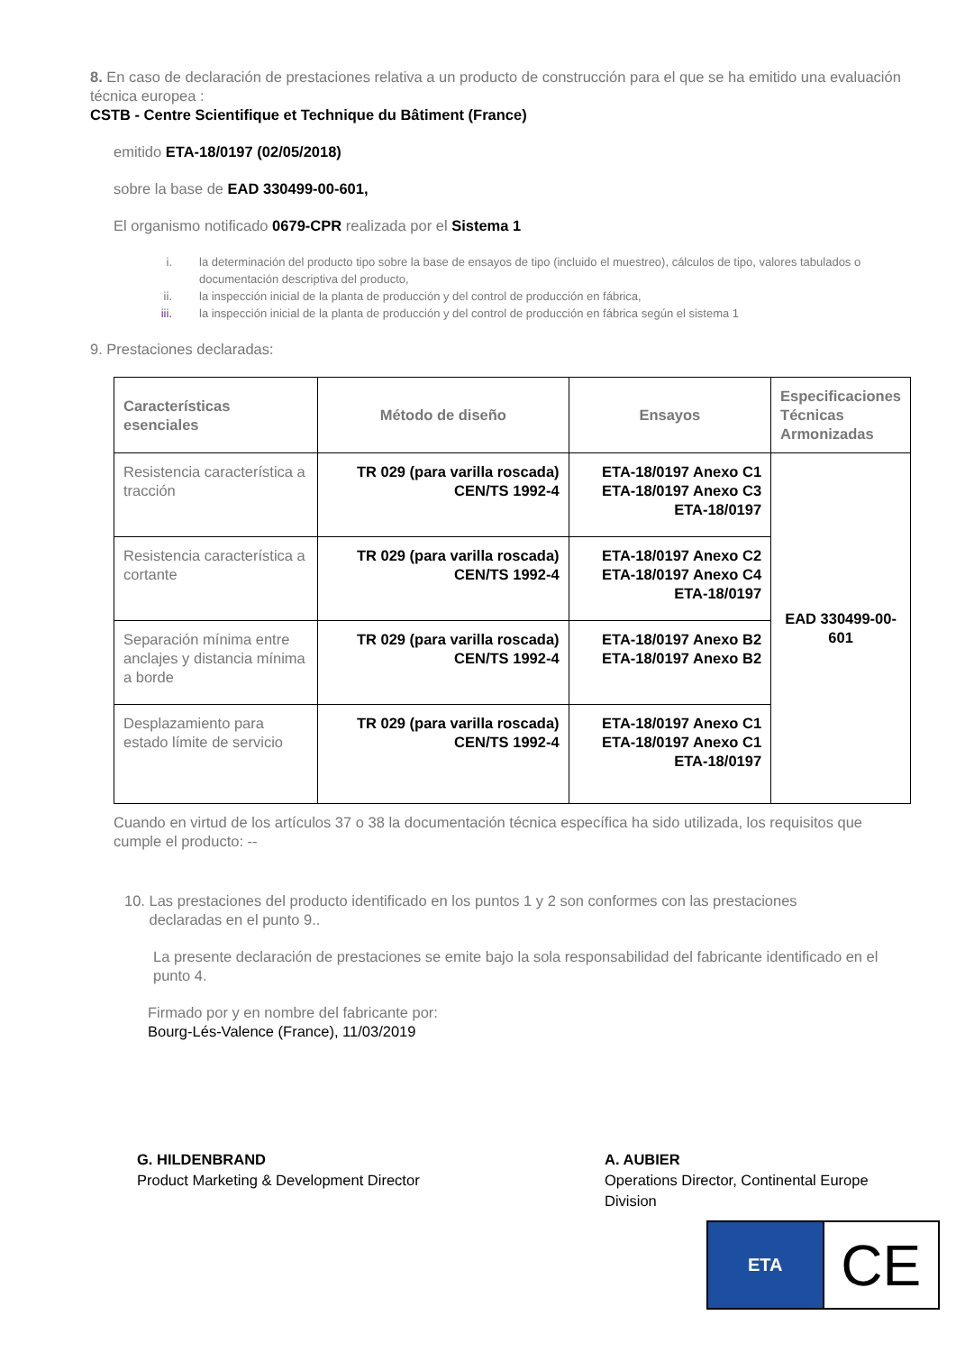8. En caso de declaración de prestaciones relativa a un producto de construcción para el que se ha emitido una evaluación técnica europea :
CSTB - Centre Scientifique et Technique du Bâtiment (France)
emitido ETA-18/0197 (02/05/2018)
sobre la base de EAD 330499-00-601,
El organismo notificado 0679-CPR realizada por el Sistema 1
i. la determinación del producto tipo sobre la base de ensayos de tipo (incluido el muestreo), cálculos de tipo, valores tabulados o documentación descriptiva del producto,
ii. la inspección inicial de la planta de producción y del control de producción en fábrica,
iii. la inspección inicial de la planta de producción y del control de producción en fábrica según el sistema 1
9. Prestaciones declaradas:
| Características esenciales | Método de diseño | Ensayos | Especificaciones Técnicas Armonizadas |
| --- | --- | --- | --- |
| Resistencia característica a tracción | TR 029 (para varilla roscada) CEN/TS 1992-4 | ETA-18/0197 Anexo C1 ETA-18/0197 Anexo C3 ETA-18/0197 | EAD 330499-00-601 |
| Resistencia característica a cortante | TR 029 (para varilla roscada) CEN/TS 1992-4 | ETA-18/0197 Anexo C2 ETA-18/0197 Anexo C4 ETA-18/0197 | |
| Separación mínima entre anclajes y distancia mínima a borde | TR 029 (para varilla roscada) CEN/TS 1992-4 | ETA-18/0197 Anexo B2 ETA-18/0197 Anexo B2 | |
| Desplazamiento para estado límite de servicio | TR 029 (para varilla roscada) CEN/TS 1992-4 | ETA-18/0197 Anexo C1 ETA-18/0197 Anexo C1 ETA-18/0197 | |
Cuando en virtud de los artículos 37 o 38 la documentación técnica específica ha sido utilizada, los requisitos que cumple el producto: --
10. Las prestaciones del producto identificado en los puntos 1 y 2 son conformes con las prestaciones
declaradas en el punto 9..
La presente declaración de prestaciones se emite bajo la sola responsabilidad del fabricante identificado en el punto 4.
Firmado por y en nombre del fabricante por:
Bourg-Lés-Valence (France), 11/03/2019
G. HILDENBRAND
Product Marketing & Development Director
A. AUBIER
Operations Director, Continental Europe Division
ETA
CE